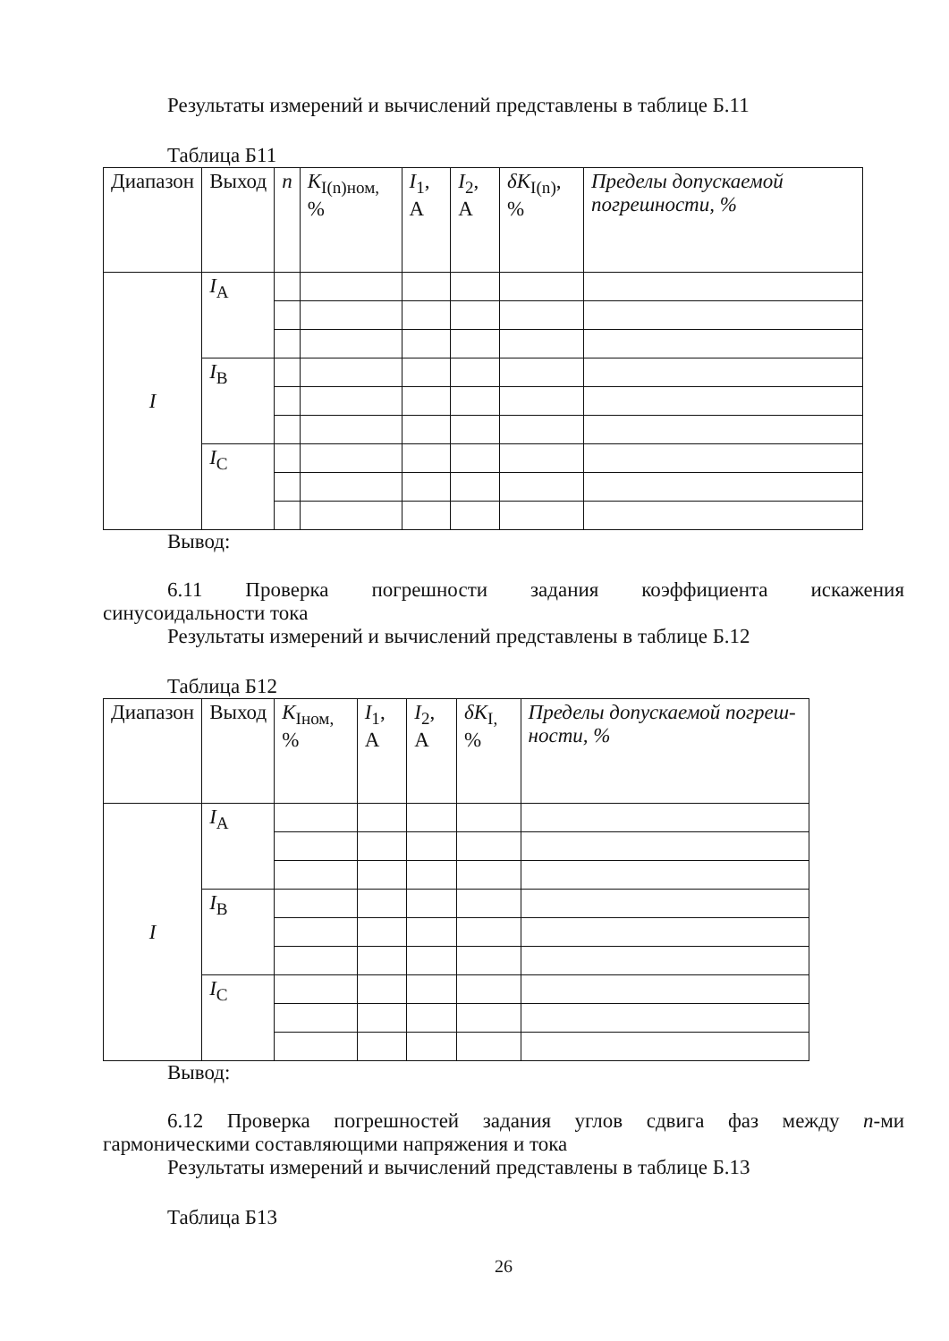Результаты измерений и вычислений представлены в таблице Б.11
Таблица Б11
| Диапазон | Выход | n | K<sub>I(n)ном,</sub> % | I<sub>1</sub>, А | I<sub>2</sub>, А | δK<sub>I(n)</sub>, % | Пределы допускаемой погреш­ности, % |
| --- | --- | --- | --- | --- | --- | --- | --- |
| I | I<sub>A</sub> | | | | | | |
| | I<sub>B</sub> | | | | | | |
| | I<sub>C</sub> | | | | | | |
Вывод:
6.11 Проверка погрешности задания коэффициента искажения
синусоидальности тока
Результаты измерений и вычислений представлены в таблице Б.12
Таблица Б12
| Диапазон | Выход | K<sub>Iном,</sub> % | I<sub>1</sub>, А | I<sub>2</sub>, А | δK<sub>I,</sub> % | Пределы допускаемой погреш­ности, % |
| --- | --- | --- | --- | --- | --- | --- |
| I | I<sub>A</sub> | | | | | |
| | I<sub>B</sub> | | | | | |
| | I<sub>C</sub> | | | | | |
Вывод:
6.12 Проверка погрешностей задания углов сдвига фаз между n-ми
гармоническими составляющими напряжения и тока
Результаты измерений и вычислений представлены в таблице Б.13
Таблица Б13
26